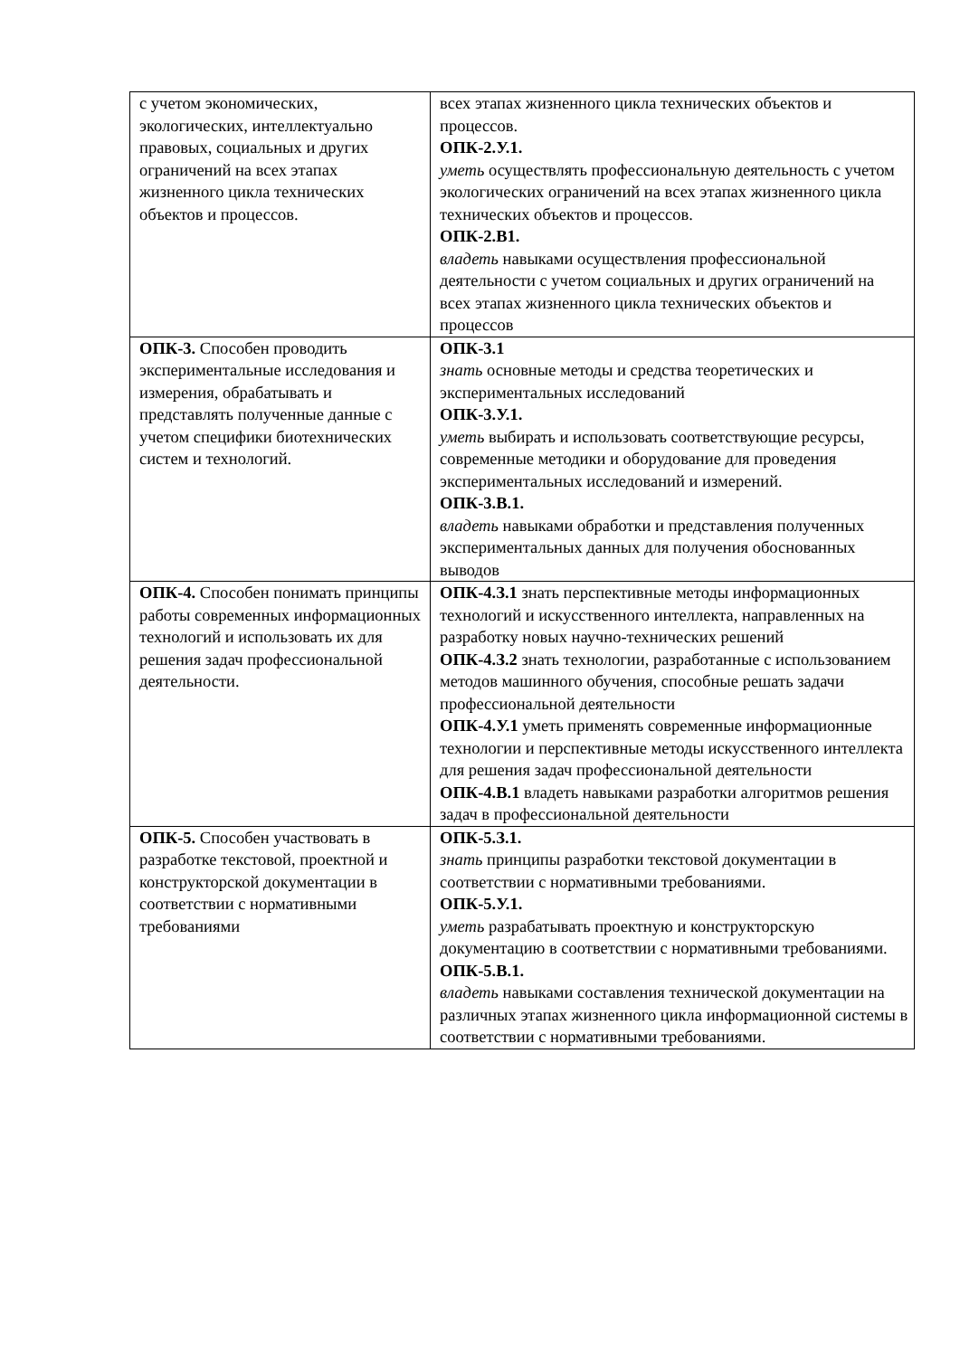| с учетом экономических, экологических, интеллектуально правовых, социальных и других ограничений на всех этапах жизненного цикла технических объектов и процессов. | всех этапах жизненного цикла технических объектов и процессов. ОПК-2.У.1. уметь осуществлять профессиональную деятельность с учетом экологических ограничений на всех этапах жизненного цикла технических объектов и процессов. ОПК-2.В1. владеть навыками осуществления профессиональной деятельности с учетом социальных и других ограничений на всех этапах жизненного цикла технических объектов и процессов |
| ОПК-3. Способен проводить экспериментальные исследования и измерения, обрабатывать и представлять полученные данные с учетом специфики биотехнических систем и технологий. | ОПК-3.1 знать основные методы и средства теоретических и экспериментальных исследований ОПК-3.У.1. уметь выбирать и использовать соответствующие ресурсы, современные методики и оборудование для проведения экспериментальных исследований и измерений. ОПК-3.В.1. владеть навыками обработки и представления полученных экспериментальных данных для получения обоснованных выводов |
| ОПК-4. Способен понимать принципы работы современных информационных технологий и использовать их для решения задач профессиональной деятельности. | ОПК-4.З.1 знать перспективные методы информационных технологий и искусственного интеллекта, направленных на разработку новых научно-технических решений ОПК-4.З.2 знать технологии, разработанные с использованием методов машинного обучения, способные решать задачи профессиональной деятельности ОПК-4.У.1 уметь применять современные информационные технологии и перспективные методы искусственного интеллекта для решения задач профессиональной деятельности ОПК-4.В.1 владеть навыками разработки алгоритмов решения задач в профессиональной деятельности |
| ОПК-5. Способен участвовать в разработке текстовой, проектной и конструкторской документации в соответствии с нормативными требованиями | ОПК-5.З.1. знать принципы разработки текстовой документации в соответствии с нормативными требованиями. ОПК-5.У.1. уметь разрабатывать проектную и конструкторскую документацию в соответствии с нормативными требованиями. ОПК-5.В.1. владеть навыками составления технической документации на различных этапах жизненного цикла информационной системы в соответствии с нормативными требованиями. |